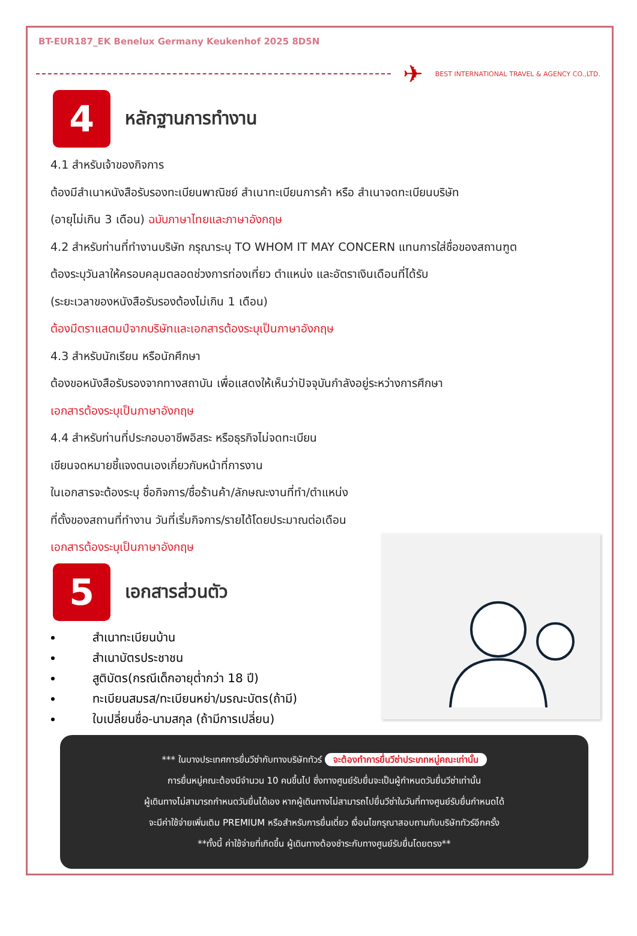BT-EUR187_EK Benelux Germany Keukenhof 2025 8D5N
✈ BEST INTERNATIONAL TRAVEL & AGENCY CO.,LTD.
4
หลักฐานการทำงาน
4.1 สำหรับเจ้าของกิจการ
ต้องมีสำเนาหนังสือรับรองทะเบียนพาณิชย์ สำเนาทะเบียนการค้า หรือ สำเนาจดทะเบียนบริษัท
(อายุไม่เกิน 3 เดือน) ฉบับภาษาไทยและภาษาอังกฤษ
4.2 สำหรับท่านที่ทำงานบริษัท กรุณาระบุ TO WHOM IT MAY CONCERN แทนการใส่ชื่อของสถานฑูต
ต้องระบุวันลาให้ครอบคลุมตลอดช่วงการท่องเที่ยว ตำแหน่ง และอัตราเงินเดือนที่ได้รับ
(ระยะเวลาของหนังสือรับรองต้องไม่เกิน 1 เดือน)
ต้องมีตราแสตมป์จากบริษัทและเอกสารต้องระบุเป็นภาษาอังกฤษ
4.3 สำหรับนักเรียน หรือนักศึกษา
ต้องขอหนังสือรับรองจากทางสถาบัน เพื่อแสดงให้เห็นว่าปัจจุบันกำลังอยู่ระหว่างการศึกษา
เอกสารต้องระบุเป็นภาษาอังกฤษ
4.4 สำหรับท่านที่ประกอบอาชีพอิสระ หรือธุรกิจไม่จดทะเบียน
เขียนจดหมายชี้แจงตนเองเกี่ยวกับหน้าที่การงาน
ในเอกสารจะต้องระบุ ชื่อกิจการ/ชื่อร้านค้า/ลักษณะงานที่ทำ/ตำแหน่ง
ที่ตั้งของสถานที่ทำงาน วันที่เริ่มกิจการ/รายได้โดยประมาณต่อเดือน
เอกสารต้องระบุเป็นภาษาอังกฤษ
5
เอกสารส่วนตัว
สำเนาทะเบียนบ้าน
สำเนาบัตรประชาชน
สูติบัตร(กรณีเด็กอายุต่ำกว่า 18 ปี)
ทะเบียนสมรส/ทะเบียนหย่า/มรณะบัตร(ถ้ามี)
ใบเปลี่ยนชื่อ-นามสกุล (ถ้ามีการเปลี่ยน)
*** ในบางประเทศการยื่นวีซ่ากับทางบริษัททัวร์ จะต้องทำการยื่นวีซ่าประเภทหมู่คณะเท่านั้น
การยื่นหมู่คณะต้องมีจำนวน 10 คนขึ้นไป ซึ่งทางศูนย์รับยื่นจะเป็นผู้กำหนดวันยื่นวีซ่าเท่านั้น
ผู้เดินทางไม่สามารถกำหนดวันยื่นได้เอง หากผู้เดินทางไม่สามารถไปยื่นวีซ่าในวันที่ทางศูนย์รับยื่นกำหนดได้
จะมีค่าใช้จ่ายเพิ่มเติม PREMIUM หรือสำหรับการยื่นเดี่ยว เงื่อนไขกรุณาสอบถามกับบริษัททัวร์อีกครั้ง
**ทั้งนี้ ค่าใช้จ่ายที่เกิดขึ้น ผู้เดินทางต้องชำระกับทางศูนย์รับยื่นโดยตรง**